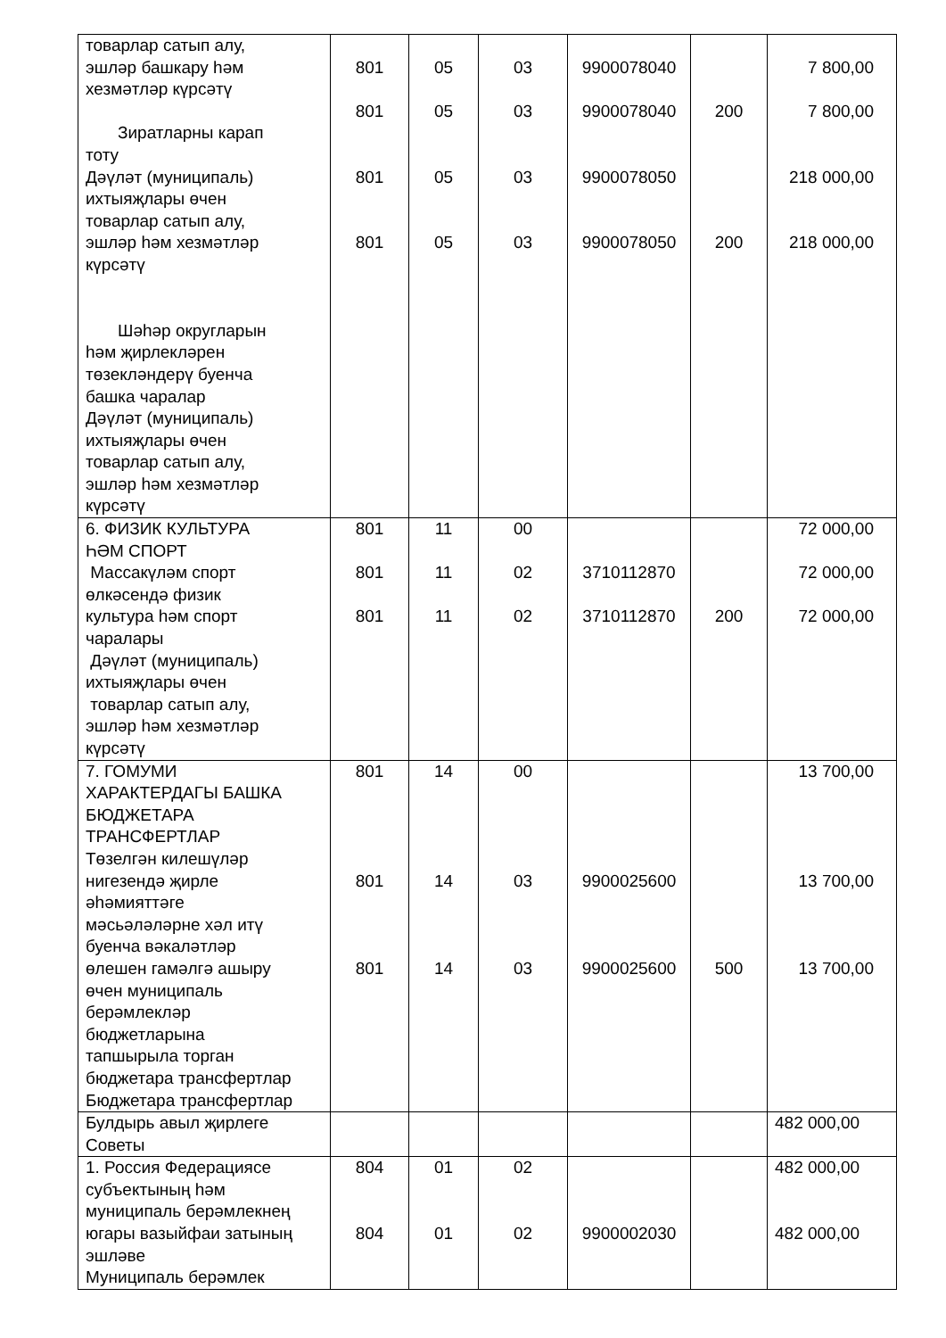| товарлар сатып алу, эшләр башкару һәм хезмәтләр күрсәтү Зиратларны карап тоту Дәүләт (муниципаль) ихтыяҗлары өчен товарлар сатып алу, эшләр һәм хезмәтләр күрсәтү Шәһәр округларын һәм җирлекләрен төзекләндерү буенча башка чаралар Дәүләт (муниципаль) ихтыяҗлары өчен товарлар сатып алу, эшләр һәм хезмәтләр күрсәтү | 801 801 801 801 | 05 05 05 05 | 03 03 03 03 | 9900078040 9900078040 9900078050 9900078050 | 200 200 | 7 800,00 7 800,00 218 000,00 218 000,00 |
| 6. ФИЗИК КУЛЬТУРА ҺӘМ СПОРТ Массакүләм спорт өлкәсендә физик культура һәм спорт чаралары Дәүләт (муниципаль) ихтыяҗлары өчен товарлар сатып алу, эшләр һәм хезмәтләр күрсәтү | 801 801 801 | 11 11 11 | 00 02 02 | 3710112870 3710112870 | 200 | 72 000,00 72 000,00 72 000,00 |
| 7. ГОМУМИ ХАРАКТЕРДАГЫ БАШКА БЮДЖЕТАРА ТРАНСФЕРТЛАР Төзелгән килешүләр нигезендә җирле әһәмияттәге мәсьәләләрне хәл итү буенча вәкаләтләр өлешен гамәлгә ашыру өчен муниципаль берәмлекләр бюджетларына тапшырыла торган бюджетара трансфертлар Бюджетара трансфертлар | 801 801 801 | 14 14 14 | 00 03 03 | 9900025600 9900025600 | 500 | 13 700,00 13 700,00 13 700,00 |
| Булдырь авыл җирлеге Советы | | | | | | 482 000,00 |
| 1. Россия Федерациясе субъектының һәм муниципаль берәмлекнең югары вазыйфаи затының эшләве Муниципаль берәмлек | 804 804 | 01 01 | 02 02 | 9900002030 | | 482 000,00 482 000,00 |